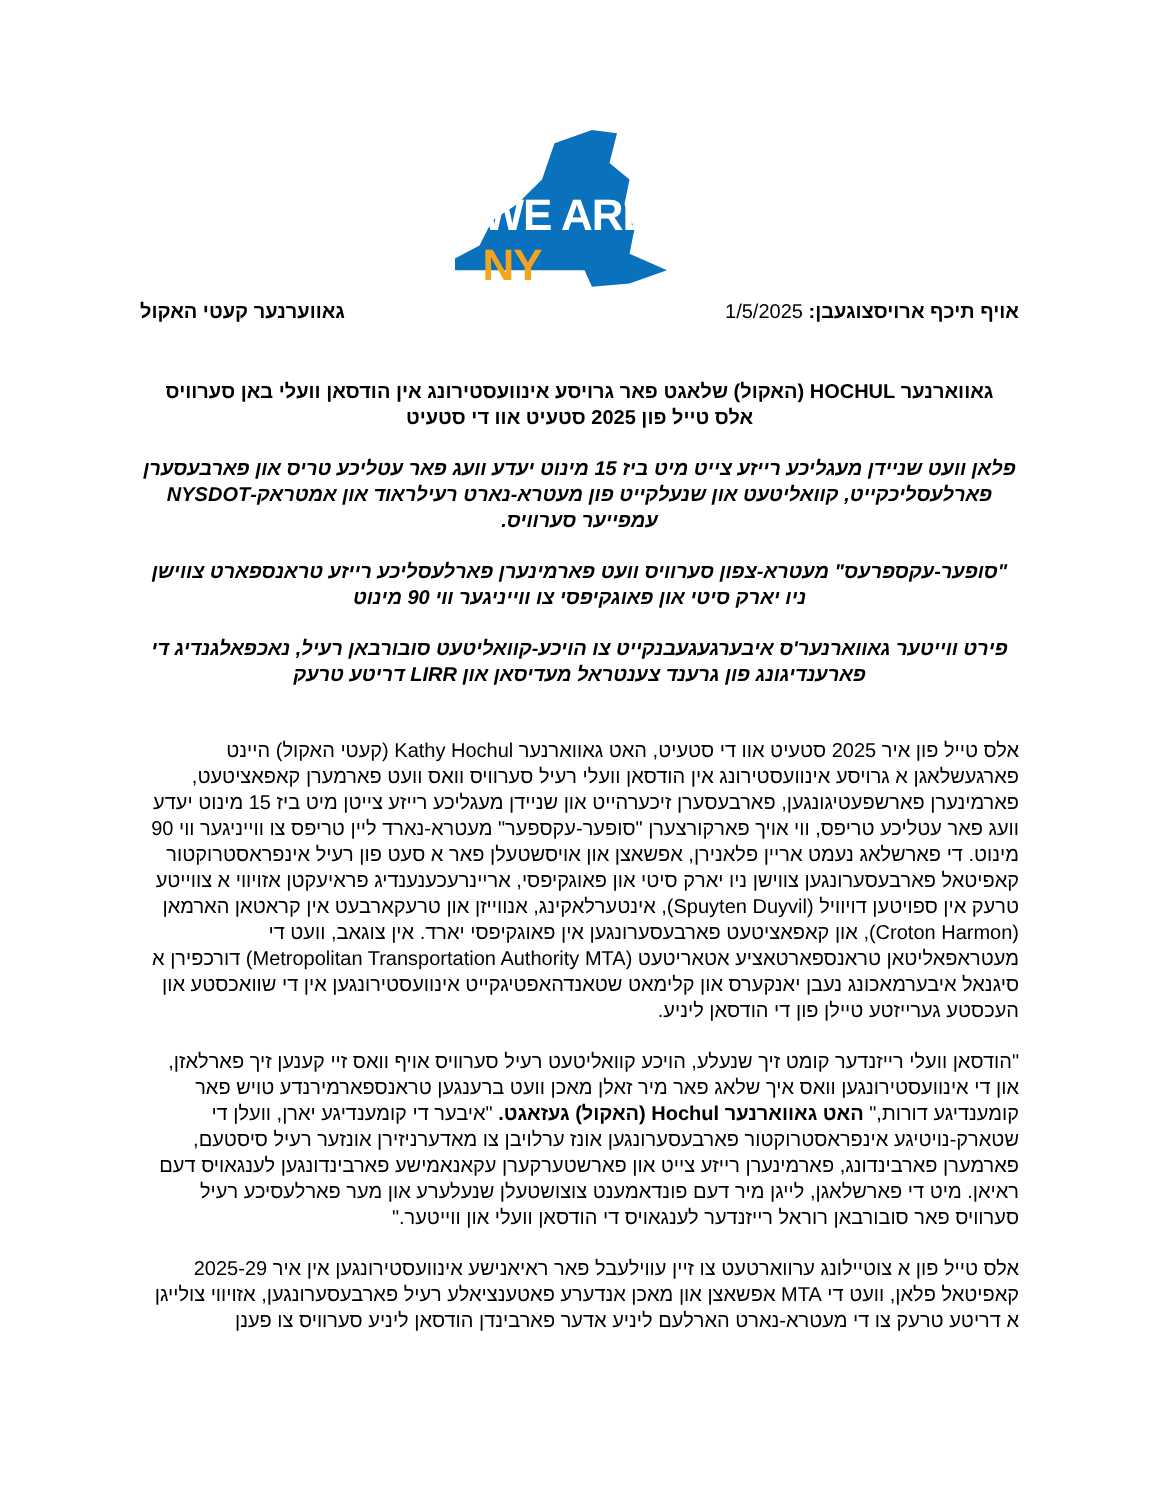WE ARE NY
אויף תיכף ארויסצוגעבן: 1/5/2025
גאווערנער קעטי האקול
גאווארנער HOCHUL (האקול) שלאגט פאר גרויסע אינוועסטירונג אין הודסאן וועלי באן סערוויס
אלס טייל פון 2025 סטעיט אוו די סטעיט
פלאן וועט שניידן מעגליכע רייזע צייט מיט ביז 15 מינוט יעדע וועג פאר עטליכע טריס און פארבעסערן פארלעסליכקייט, קוואליטעט און שנעלקייט פון מעטרא-נארט רעילראוד און אמטראק-NYSDOT עמפייער סערוויס.
"סופער-עקספרעס" מעטרא-צפון סערוויס וועט פארמינערן פארלעסליכע רייזע טראנספארט צווישן ניו יארק סיטי און פאוגקיפסי צו ווייניגער ווי 90 מינוט
פירט ווייטער גאווארנער'ס איבערגעגעבנקייט צו הויכע-קוואליטעט סובורבאן רעיל, נאכפאלגנדיג די פארענדיגונג פון גרענד צענטראל מעדיסאן און LIRR דריטע טרעק
אלס טייל פון איר 2025 סטעיט אוו די סטעיט, האט גאווארנער Kathy Hochul (קעטי האקול) היינט פארגעשלאגן א גרויסע אינוועסטירונג אין הודסאן וועלי רעיל סערוויס וואס וועט פארמערן קאפאציטעט, פארמינערן פארשפעטיגונגען, פארבעסערן זיכערהייט און שניידן מעגליכע רייזע צייטן מיט ביז 15 מינוט יעדע וועג פאר עטליכע טריפס, ווי אויך פארקורצערן "סופער-עקספער" מעטרא-נארד ליין טריפס צו ווייניגער ווי 90 מינוט. די פארשלאג נעמט אריין פלאנירן, אפשאצן און אויסשטעלן פאר א סעט פון רעיל אינפראסטרוקטור קאפיטאל פארבעסערונגען צווישן ניו יארק סיטי און פאוגקיפסי, אריינרעכענענדיג פראיעקטן אזויווי א צווייטע טרעק אין ספויטען דויוויל (Spuyten Duyvil), אינטערלאקינג, אנווייזן און טרעקארבעט אין קראטאן הארמאן (Croton Harmon), און קאפאציטעט פארבעסערונגען אין פאוגקיפסי יארד. אין צוגאב, וועט די מעטראפאליטאן טראנספארטאציע אטאריטעט (Metropolitan Transportation Authority MTA) דורכפירן א סיגנאל איבערמאכונג נעבן יאנקערס און קלימאט שטאנדהאפטיגקייט אינוועסטירונגען אין די שוואכסטע און העכסטע גערייזטע טיילן פון די הודסאן ליניע.
"הודסאן וועלי רייזנדער קומט זיך שנעלע, הויכע קוואליטעט רעיל סערוויס אויף וואס זיי קענען זיך פארלאזן, און די אינוועסטירונגען וואס איך שלאג פאר מיר זאלן מאכן וועט ברענגען טראנספארמירנדע טויש פאר קומענדיגע דורות," האט גאווארנער Hochul (האקול) געזאגט. "איבער די קומענדיגע יארן, וועלן די שטארק-נויטיגע אינפראסטרוקטור פארבעסערונגען אונז ערלויבן צו מאדערניזירן אונזער רעיל סיסטעם, פארמערן פארבינדונג, פארמינערן רייזע צייט און פארשטערקערן עקאנאמישע פארבינדונגען לענגאויס דעם ראיאן. מיט די פארשלאגן, לייגן מיר דעם פונדאמענט צוצושטעלן שנעלערע און מער פארלעסיכע רעיל סערוויס פאר סובורבאן רוראל רייזנדער לענגאויס די הודסאן וועלי און ווייטער."
אלס טייל פון א צוטיילונג ערווארטעט צו זיין עווילעבל פאר ראיאנישע אינוועסטירונגען אין איר 2025-29 קאפיטאל פלאן, וועט די MTA אפשאצן און מאכן אנדערע פאטענציאלע רעיל פארבעסערונגען, אזויווי צולייגן א דריטע טרעק צו די מעטרא-נארט הארלעם ליניע אדער פארבינדן הודסאן ליניע סערוויס צו פענן